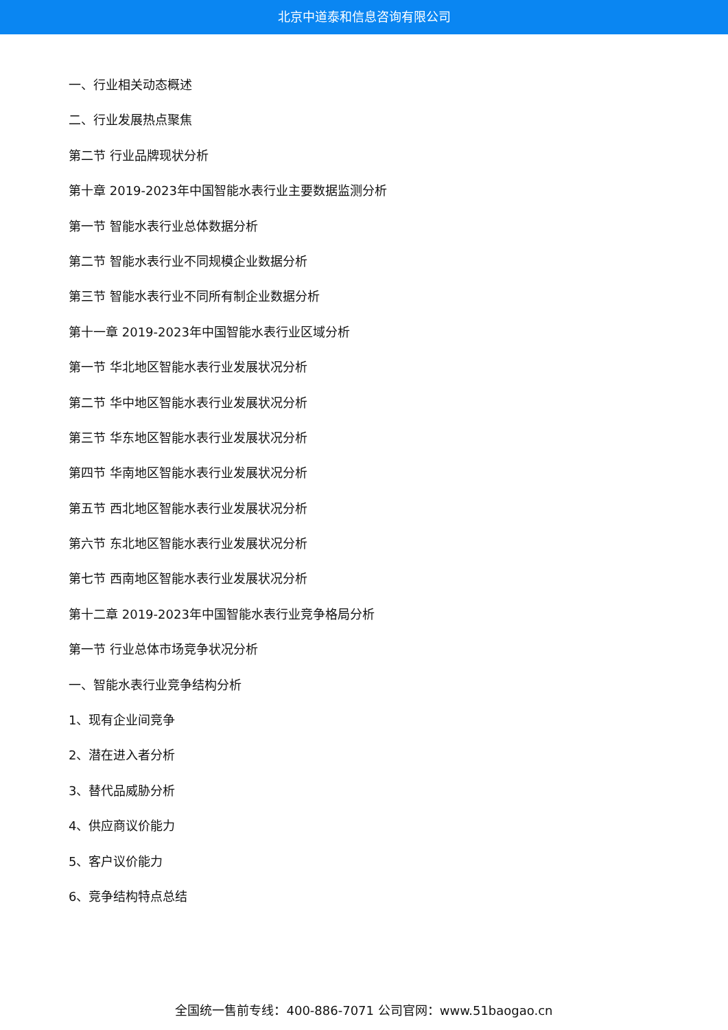北京中道泰和信息咨询有限公司
一、行业相关动态概述
二、行业发展热点聚焦
第二节 行业品牌现状分析
第十章 2019-2023年中国智能水表行业主要数据监测分析
第一节 智能水表行业总体数据分析
第二节 智能水表行业不同规模企业数据分析
第三节 智能水表行业不同所有制企业数据分析
第十一章 2019-2023年中国智能水表行业区域分析
第一节 华北地区智能水表行业发展状况分析
第二节 华中地区智能水表行业发展状况分析
第三节 华东地区智能水表行业发展状况分析
第四节 华南地区智能水表行业发展状况分析
第五节 西北地区智能水表行业发展状况分析
第六节 东北地区智能水表行业发展状况分析
第七节 西南地区智能水表行业发展状况分析
第十二章 2019-2023年中国智能水表行业竞争格局分析
第一节 行业总体市场竞争状况分析
一、智能水表行业竞争结构分析
1、现有企业间竞争
2、潜在进入者分析
3、替代品威胁分析
4、供应商议价能力
5、客户议价能力
6、竞争结构特点总结
全国统一售前专线：400-886-7071 公司官网：www.51baogao.cn